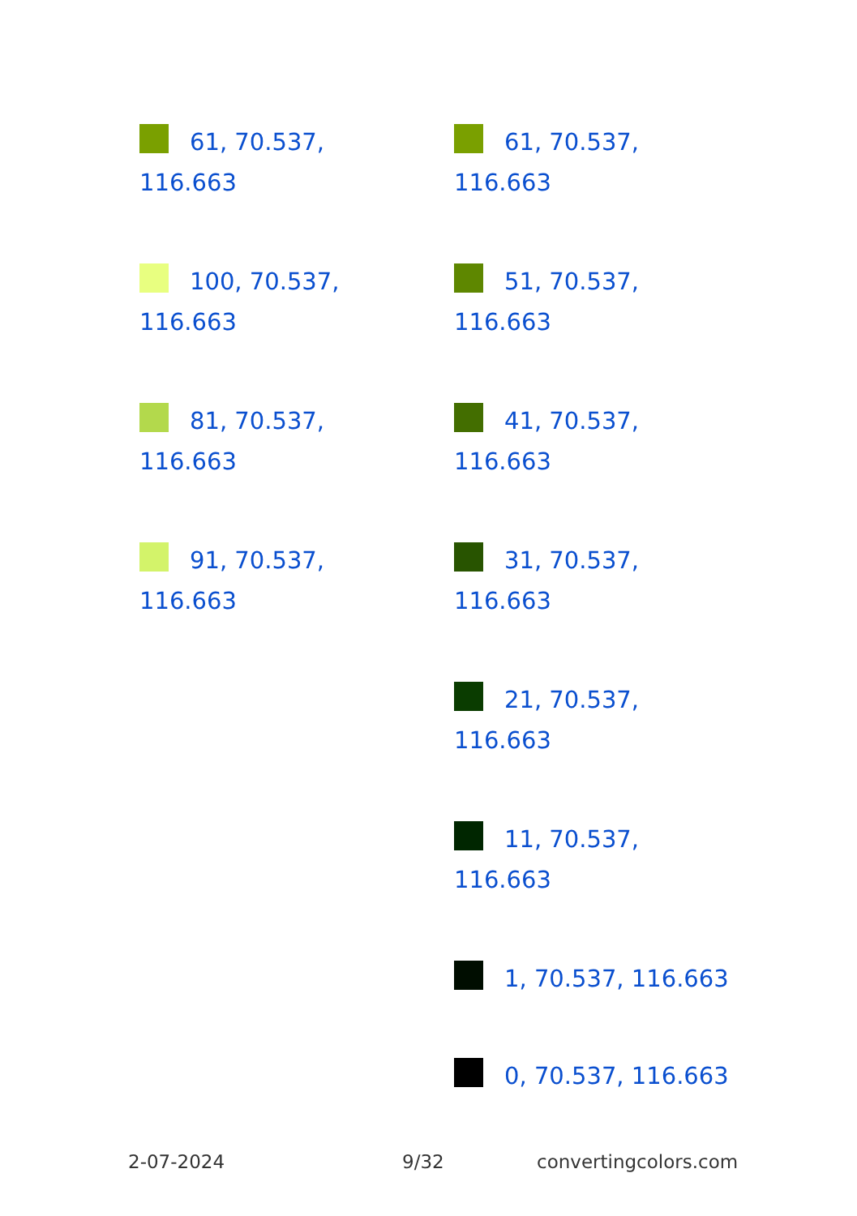61, 70.537, 116.663
100, 70.537, 116.663
81, 70.537, 116.663
91, 70.537, 116.663
61, 70.537, 116.663
51, 70.537, 116.663
41, 70.537, 116.663
31, 70.537, 116.663
21, 70.537, 116.663
11, 70.537, 116.663
1, 70.537, 116.663
0, 70.537, 116.663
2-07-2024 9/32 convertingcolors.com